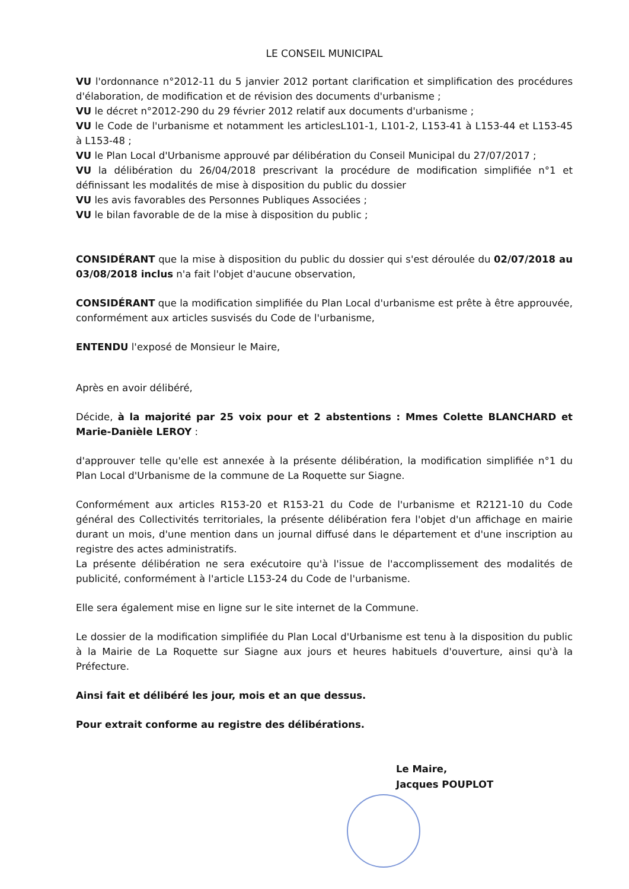LE CONSEIL MUNICIPAL
VU l'ordonnance n°2012-11 du 5 janvier 2012 portant clarification et simplification des procédures d'élaboration, de modification et de révision des documents d'urbanisme ;
VU le décret n°2012-290 du 29 février 2012 relatif aux documents d'urbanisme ;
VU le Code de l'urbanisme et notamment les articlesL101-1, L101-2, L153-41 à L153-44 et L153-45 à L153-48 ;
VU le Plan Local d'Urbanisme approuvé par délibération du Conseil Municipal du 27/07/2017 ;
VU la délibération du 26/04/2018 prescrivant la procédure de modification simplifiée n°1 et définissant les modalités de mise à disposition du public du dossier
VU les avis favorables des Personnes Publiques Associées ;
VU le bilan favorable de de la mise à disposition du public ;
CONSIDÉRANT que la mise à disposition du public du dossier qui s'est déroulée du 02/07/2018 au 03/08/2018 inclus n'a fait l'objet d'aucune observation,
CONSIDÉRANT que la modification simplifiée du Plan Local d'urbanisme est prête à être approuvée, conformément aux articles susvisés du Code de l'urbanisme,
ENTENDU l'exposé de Monsieur le Maire,
Après en avoir délibéré,
Décide, à la majorité par 25 voix pour et 2 abstentions : Mmes Colette BLANCHARD et Marie-Danièle LEROY :
d'approuver telle qu'elle est annexée à la présente délibération, la modification simplifiée n°1 du Plan Local d'Urbanisme de la commune de La Roquette sur Siagne.
Conformément aux articles R153-20 et R153-21 du Code de l'urbanisme et R2121-10 du Code général des Collectivités territoriales, la présente délibération fera l'objet d'un affichage en mairie durant un mois, d'une mention dans un journal diffusé dans le département et d'une inscription au registre des actes administratifs.
La présente délibération ne sera exécutoire qu'à l'issue de l'accomplissement des modalités de publicité, conformément à l'article L153-24 du Code de l'urbanisme.
Elle sera également mise en ligne sur le site internet de la Commune.
Le dossier de la modification simplifiée du Plan Local d'Urbanisme est tenu à la disposition du public à la Mairie de La Roquette sur Siagne aux jours et heures habituels d'ouverture, ainsi qu'à la Préfecture.
Ainsi fait et délibéré les jour, mois et an que dessus.
Pour extrait conforme au registre des délibérations.
Le Maire,
Jacques POUPLOT